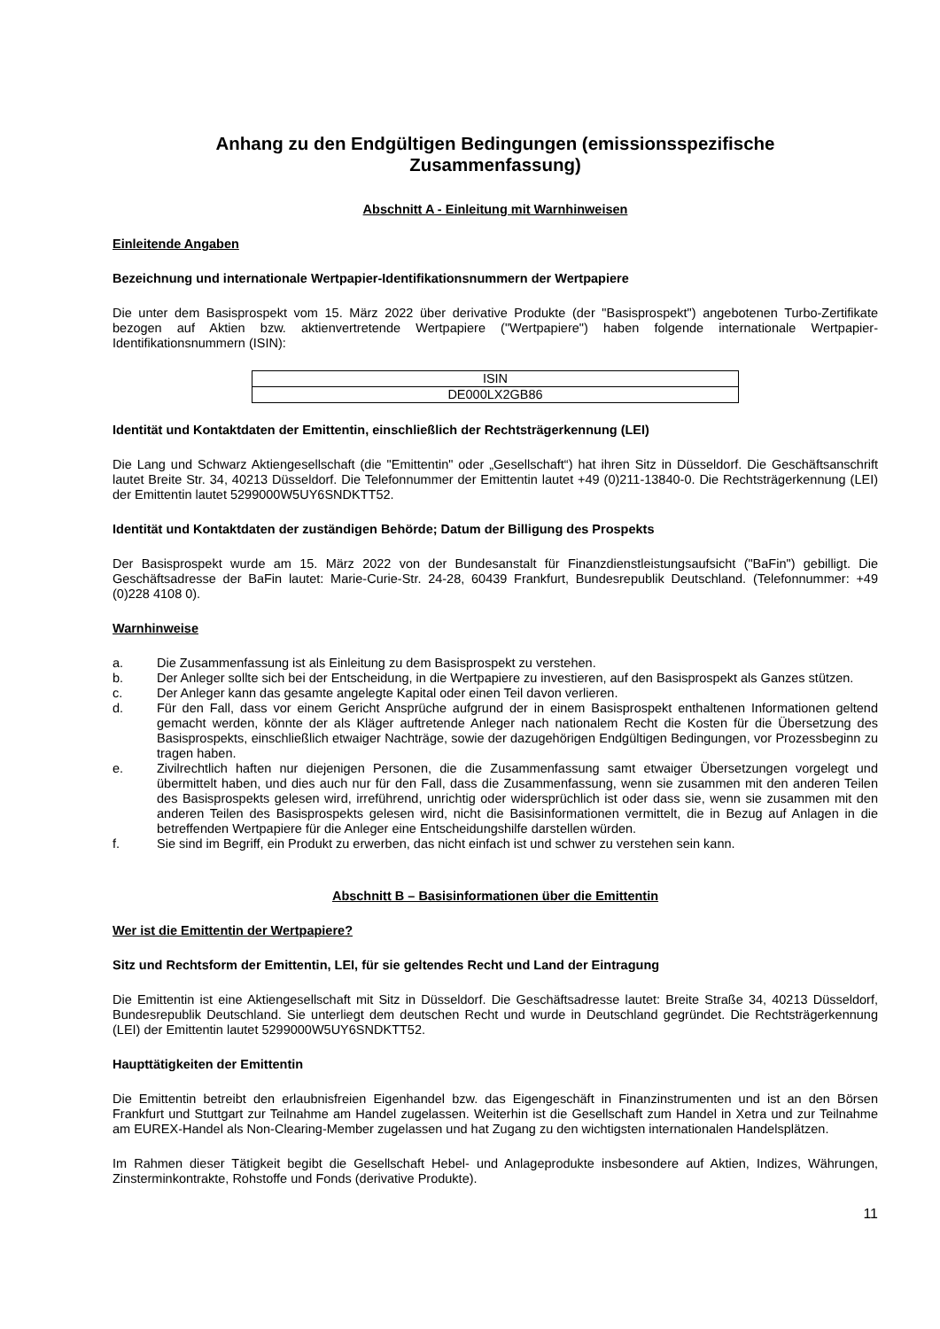Anhang zu den Endgültigen Bedingungen (emissionsspezifische Zusammenfassung)
Abschnitt A - Einleitung mit Warnhinweisen
Einleitende Angaben
Bezeichnung und internationale Wertpapier-Identifikationsnummern der Wertpapiere
Die unter dem Basisprospekt vom 15. März 2022 über derivative Produkte (der "Basisprospekt") angebotenen Turbo-Zertifikate bezogen auf Aktien bzw. aktienvertretende Wertpapiere ("Wertpapiere") haben folgende internationale Wertpapier-Identifikationsnummern (ISIN):
| ISIN |
| DE000LX2GB86 |
Identität und Kontaktdaten der Emittentin, einschließlich der Rechtsträgerkennung (LEI)
Die Lang und Schwarz Aktiengesellschaft (die "Emittentin" oder „Gesellschaft“) hat ihren Sitz in Düsseldorf. Die Geschäftsanschrift lautet Breite Str. 34, 40213 Düsseldorf. Die Telefonnummer der Emittentin lautet +49 (0)211-13840-0. Die Rechtsträgerkennung (LEI) der Emittentin lautet 5299000W5UY6SNDKTT52.
Identität und Kontaktdaten der zuständigen Behörde; Datum der Billigung des Prospekts
Der Basisprospekt wurde am 15. März 2022 von der Bundesanstalt für Finanzdienstleistungsaufsicht ("BaFin") gebilligt. Die Geschäftsadresse der BaFin lautet: Marie-Curie-Str. 24-28, 60439 Frankfurt, Bundesrepublik Deutschland. (Telefonnummer: +49 (0)228 4108 0).
Warnhinweise
a. Die Zusammenfassung ist als Einleitung zu dem Basisprospekt zu verstehen.
b. Der Anleger sollte sich bei der Entscheidung, in die Wertpapiere zu investieren, auf den Basisprospekt als Ganzes stützen.
c. Der Anleger kann das gesamte angelegte Kapital oder einen Teil davon verlieren.
d. Für den Fall, dass vor einem Gericht Ansprüche aufgrund der in einem Basisprospekt enthaltenen Informationen geltend gemacht werden, könnte der als Kläger auftretende Anleger nach nationalem Recht die Kosten für die Übersetzung des Basisprospekts, einschließlich etwaiger Nachträge, sowie der dazugehörigen Endgültigen Bedingungen, vor Prozessbeginn zu tragen haben.
e. Zivilrechtlich haften nur diejenigen Personen, die die Zusammenfassung samt etwaiger Übersetzungen vorgelegt und übermittelt haben, und dies auch nur für den Fall, dass die Zusammenfassung, wenn sie zusammen mit den anderen Teilen des Basisprospekts gelesen wird, irreführend, unrichtig oder widersprüchlich ist oder dass sie, wenn sie zusammen mit den anderen Teilen des Basisprospekts gelesen wird, nicht die Basisinformationen vermittelt, die in Bezug auf Anlagen in die betreffenden Wertpapiere für die Anleger eine Entscheidungshilfe darstellen würden.
f. Sie sind im Begriff, ein Produkt zu erwerben, das nicht einfach ist und schwer zu verstehen sein kann.
Abschnitt B – Basisinformationen über die Emittentin
Wer ist die Emittentin der Wertpapiere?
Sitz und Rechtsform der Emittentin, LEI, für sie geltendes Recht und Land der Eintragung
Die Emittentin ist eine Aktiengesellschaft mit Sitz in Düsseldorf. Die Geschäftsadresse lautet: Breite Straße 34, 40213 Düsseldorf, Bundesrepublik Deutschland. Sie unterliegt dem deutschen Recht und wurde in Deutschland gegründet. Die Rechtsträgerkennung (LEI) der Emittentin lautet 5299000W5UY6SNDKTT52.
Haupttätigkeiten der Emittentin
Die Emittentin betreibt den erlaubnisfreien Eigenhandel bzw. das Eigengeschäft in Finanzinstrumenten und ist an den Börsen Frankfurt und Stuttgart zur Teilnahme am Handel zugelassen. Weiterhin ist die Gesellschaft zum Handel in Xetra und zur Teilnahme am EUREX-Handel als Non-Clearing-Member zugelassen und hat Zugang zu den wichtigsten internationalen Handelsplätzen.
Im Rahmen dieser Tätigkeit begibt die Gesellschaft Hebel- und Anlageprodukte insbesondere auf Aktien, Indizes, Währungen, Zinsterminkontrakte, Rohstoffe und Fonds (derivative Produkte).
11